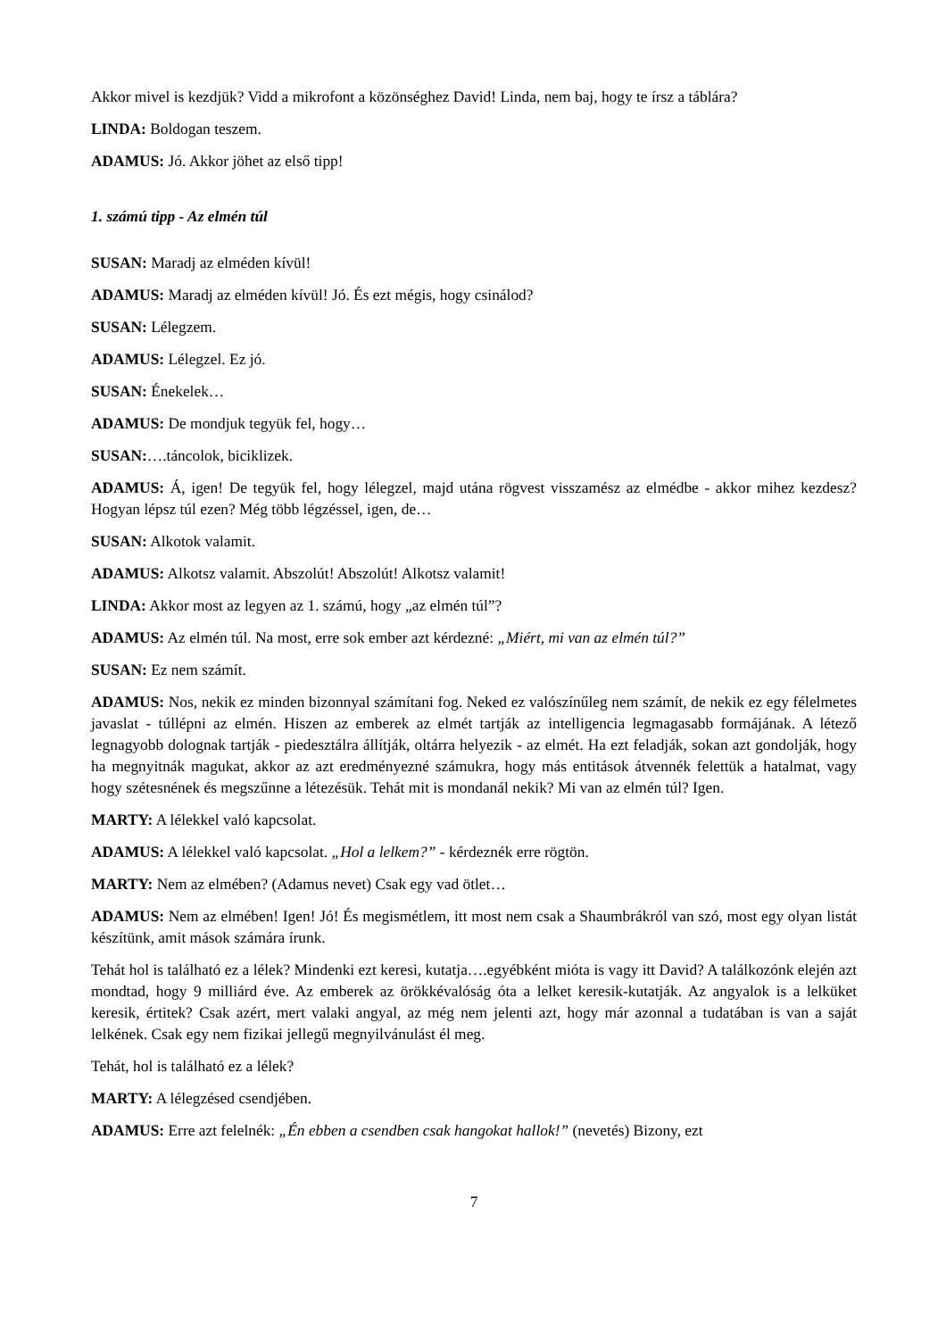Akkor mivel is kezdjük? Vidd a mikrofont a közönséghez David! Linda, nem baj, hogy te írsz a táblára?
LINDA: Boldogan teszem.
ADAMUS: Jó. Akkor jöhet az első tipp!
1. számú tipp - Az elmén túl
SUSAN: Maradj az elméden kívül!
ADAMUS: Maradj az elméden kívül! Jó. És ezt mégis, hogy csinálod?
SUSAN: Lélegzem.
ADAMUS: Lélegzel. Ez jó.
SUSAN: Énekelek…
ADAMUS: De mondjuk tegyük fel, hogy…
SUSAN:….táncolok, biciklizek.
ADAMUS: Á, igen! De tegyük fel, hogy lélegzel, majd utána rögvest visszamész az elmédbe - akkor mihez kezdesz? Hogyan lépsz túl ezen? Még több légzéssel, igen, de…
SUSAN: Alkotok valamit.
ADAMUS: Alkotsz valamit. Abszolút! Abszolút! Alkotsz valamit!
LINDA: Akkor most az legyen az 1. számú, hogy „az elmén túl”?
ADAMUS: Az elmén túl. Na most, erre sok ember azt kérdezné: „Miért, mi van az elmén túl?”
SUSAN: Ez nem számít.
ADAMUS: Nos, nekik ez minden bizonnyal számítani fog. Neked ez valószínűleg nem számít, de nekik ez egy félelmetes javaslat - túllépni az elmén. Hiszen az emberek az elmét tartják az intelligencia legmagasabb formájának. A létező legnagyobb dolognak tartják - piedesztálra állítják, oltárra helyezik - az elmét. Ha ezt feladják, sokan azt gondolják, hogy ha megnyitnák magukat, akkor az azt eredményezné számukra, hogy más entitások átvennék felettük a hatalmat, vagy hogy szétesnének és megszűnne a létezésük. Tehát mit is mondanál nekik? Mi van az elmén túl? Igen.
MARTY: A lélekkel való kapcsolat.
ADAMUS: A lélekkel való kapcsolat. „Hol a lelkem?” - kérdeznék erre rögtön.
MARTY: Nem az elmében? (Adamus nevet) Csak egy vad ötlet…
ADAMUS: Nem az elmében! Igen! Jó! És megismétlem, itt most nem csak a Shaumbrákról van szó, most egy olyan listát készítünk, amit mások számára írunk.
Tehát hol is található ez a lélek? Mindenki ezt keresi, kutatja….egyébként mióta is vagy itt David? A találkozónk elején azt mondtad, hogy 9 milliárd éve. Az emberek az örökkévalóság óta a lelket keresik-kutatják. Az angyalok is a lelküket keresik, értitek? Csak azért, mert valaki angyal, az még nem jelenti azt, hogy már azonnal a tudatában is van a saját lelkének. Csak egy nem fizikai jellegű megnyilvánulást él meg.
Tehát, hol is található ez a lélek?
MARTY: A lélegzésed csendjében.
ADAMUS: Erre azt felelnék: „Én ebben a csendben csak hangokat hallok!” (nevetés) Bizony, ezt
7